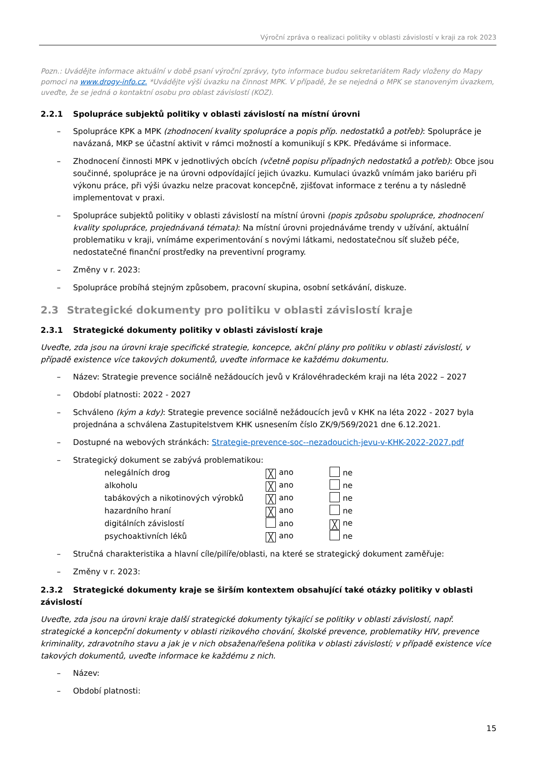Výroční zpráva o realizaci politiky v oblasti závislostí v kraji za rok 2023
Pozn.: Uvádějte informace aktuální v době psaní výroční zprávy, tyto informace budou sekretariátem Rady vloženy do Mapy pomoci na www.drogy-info.cz. *Uvádějte výši úvazku na činnost MPK. V případě, že se nejedná o MPK se stanoveným úvazkem, uveďte, že se jedná o kontaktní osobu pro oblast závislostí (KOZ).
2.2.1 Spolupráce subjektů politiky v oblasti závislostí na místní úrovni
– Spolupráce KPK a MPK (zhodnocení kvality spolupráce a popis příp. nedostatků a potřeb): Spolupráce je navázaná, MKP se účastní aktivit v rámci možností a komunikují s KPK. Předáváme si informace.
– Zhodnocení činnosti MPK v jednotlivých obcích (včetně popisu případných nedostatků a potřeb): Obce jsou součinné, spolupráce je na úrovni odpovídající jejich úvazku. Kumulaci úvazků vnímám jako bariéru při výkonu práce, při výši úvazku nelze pracovat koncepčně, zjišťovat informace z terénu a ty následně implementovat v praxi.
– Spolupráce subjektů politiky v oblasti závislostí na místní úrovni (popis způsobu spolupráce, zhodnocení kvality spolupráce, projednávaná témata): Na místní úrovni projednáváme trendy v užívání, aktuální problematiku v kraji, vnímáme experimentování s novými látkami, nedostatečnou síť služeb péče, nedostatečné finanční prostředky na preventivní programy.
– Změny v r. 2023:
– Spolupráce probíhá stejným způsobem, pracovní skupina, osobní setkávání, diskuze.
2.3 Strategické dokumenty pro politiku v oblasti závislostí kraje
2.3.1 Strategické dokumenty politiky v oblasti závislostí kraje
Uveďte, zda jsou na úrovni kraje specifické strategie, koncepce, akční plány pro politiku v oblasti závislostí, v případě existence více takových dokumentů, uveďte informace ke každému dokumentu.
– Název: Strategie prevence sociálně nežádoucích jevů v Královéhradeckém kraji na léta 2022 – 2027
– Období platnosti: 2022 - 2027
– Schváleno (kým a kdy): Strategie prevence sociálně nežádoucích jevů v KHK na léta 2022 - 2027 byla projednána a schválena Zastupitelstvem KHK usnesením číslo ZK/9/569/2021 dne 6.12.2021.
– Dostupné na webových stránkách: Strategie-prevence-soc--nezadoucich-jevu-v-KHK-2022-2027.pdf
– Strategický dokument se zabývá problematikou:
| nelegálních drog | ╳ ano | ne |
| alkoholu | ╳ ano | ne |
| tabákových a nikotinových výrobků | ╳ ano | ne |
| hazardního hraní | ╳ ano | ne |
| digitálních závislostí | ano | ╳ ne |
| psychoaktivních léků | ╳ ano | ne |
– Stručná charakteristika a hlavní cíle/pilíře/oblasti, na které se strategický dokument zaměřuje:
– Změny v r. 2023:
2.3.2 Strategické dokumenty kraje se širším kontextem obsahující také otázky politiky v oblasti závislostí
Uveďte, zda jsou na úrovni kraje další strategické dokumenty týkající se politiky v oblasti závislostí, např. strategické a koncepční dokumenty v oblasti rizikového chování, školské prevence, problematiky HIV, prevence kriminality, zdravotního stavu a jak je v nich obsažena/řešena politika v oblasti závislostí; v případě existence více takových dokumentů, uveďte informace ke každému z nich.
– Název:
– Období platnosti:
15